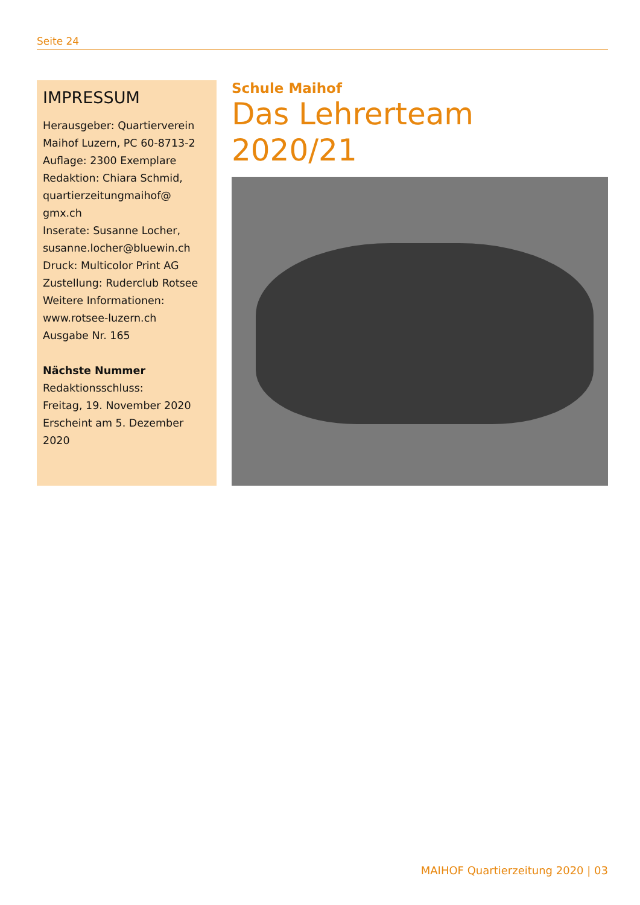Seite 24
IMPRESSUM
Herausgeber: Quartierverein Maihof Luzern, PC 60-8713-2
Auflage: 2300 Exemplare
Redaktion: Chiara Schmid, quartierzeitungmaihof@ gmx.ch
Inserate: Susanne Locher, susanne.locher@bluewin.ch
Druck: Multicolor Print AG
Zustellung: Ruderclub Rotsee
Weitere Informationen: www.rotsee-luzern.ch
Ausgabe Nr. 165
Nächste Nummer
Redaktionsschluss:
Freitag, 19. November 2020
Erscheint am 5. Dezember 2020
Schule Maihof
Das Lehrerteam 2020/21
MAIHOF Quartierzeitung 2020 | 03